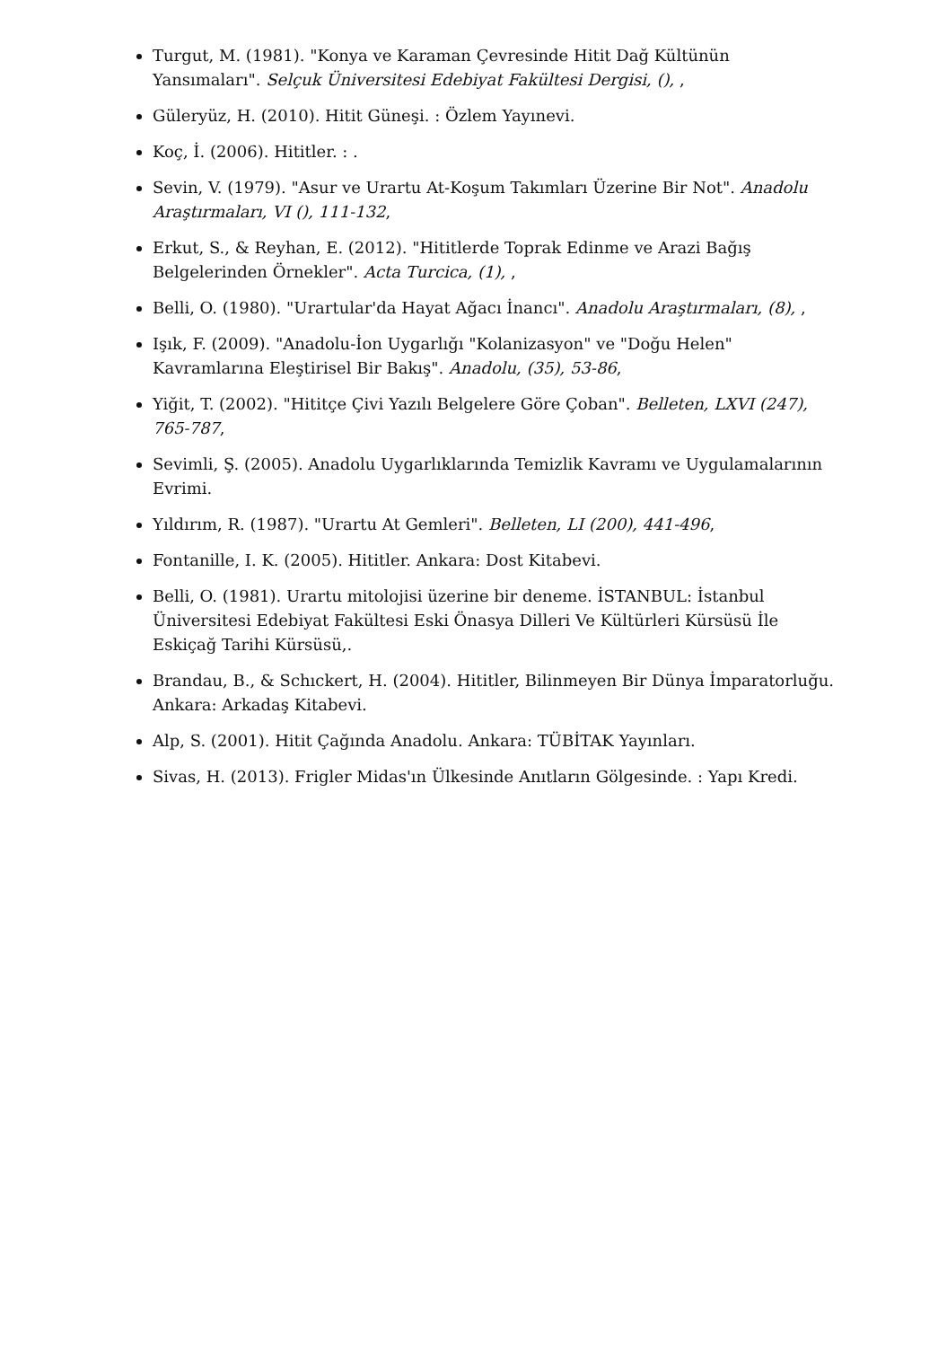Turgut, M. (1981). "Konya ve Karaman Çevresinde Hitit Dağ Kültünün Yansımaları". Selçuk Üniversitesi Edebiyat Fakültesi Dergisi, (), ,
Güleryüz, H. (2010). Hitit Güneşi. : Özlem Yayınevi.
Koç, İ. (2006). Hititler. : .
Sevin, V. (1979). "Asur ve Urartu At-Koşum Takımları Üzerine Bir Not". Anadolu Araştırmaları, VI (), 111-132,
Erkut, S., & Reyhan, E. (2012). "Hititlerde Toprak Edinme ve Arazi Bağış Belgelerinden Örnekler". Acta Turcica, (1), ,
Belli, O. (1980). "Urartular'da Hayat Ağacı İnancı". Anadolu Araştırmaları, (8), ,
Işık, F. (2009). "Anadolu-İon Uygarlığı "Kolanizasyon" ve "Doğu Helen" Kavramlarına Eleştirisel Bir Bakış". Anadolu, (35), 53-86,
Yiğit, T. (2002). "Hititçe Çivi Yazılı Belgelere Göre Çoban". Belleten, LXVI (247), 765-787,
Sevimli, Ş. (2005). Anadolu Uygarlıklarında Temizlik Kavramı ve Uygulamalarının Evrimi.
Yıldırım, R. (1987). "Urartu At Gemleri". Belleten, LI (200), 441-496,
Fontanille, I. K. (2005). Hititler. Ankara: Dost Kitabevi.
Belli, O. (1981). Urartu mitolojisi üzerine bir deneme. İSTANBUL: İstanbul Üniversitesi Edebiyat Fakültesi Eski Önasya Dilleri Ve Kültürleri Kürsüsü İle Eskiçağ Tarihi Kürsüsü,.
Brandau, B., & Schıckert, H. (2004). Hititler, Bilinmeyen Bir Dünya İmparatorluğu. Ankara: Arkadaş Kitabevi.
Alp, S. (2001). Hitit Çağında Anadolu. Ankara: TÜBİTAK Yayınları.
Sivas, H. (2013). Frigler Midas'ın Ülkesinde Anıtların Gölgesinde. : Yapı Kredi.